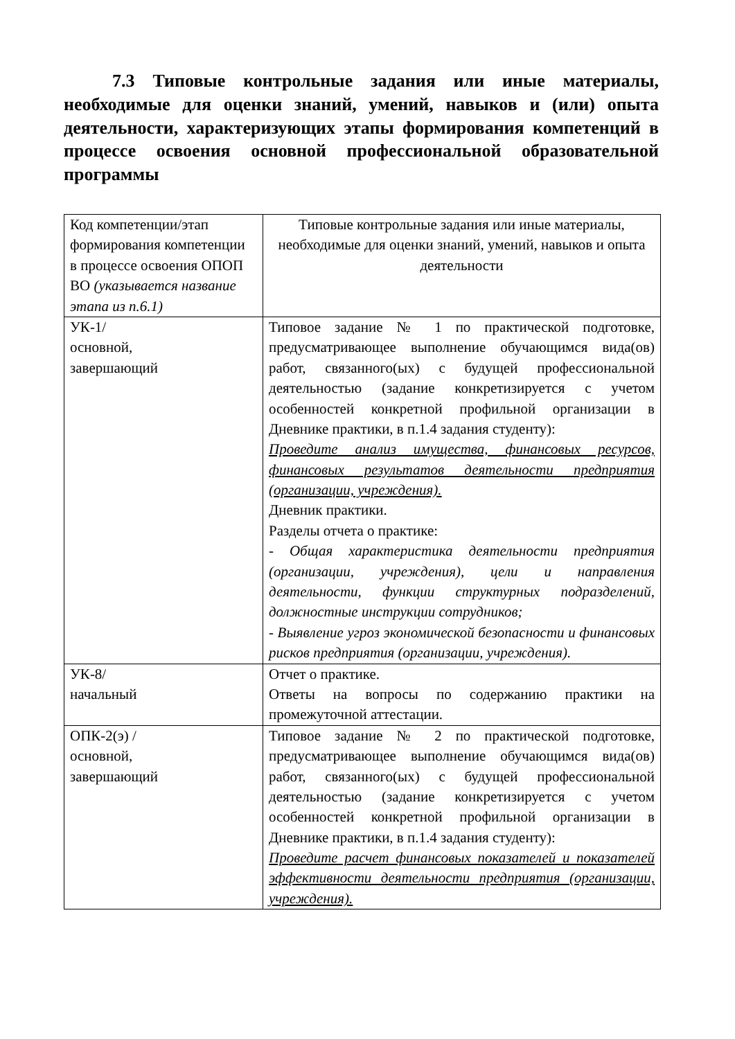7.3 Типовые контрольные задания или иные материалы, необходимые для оценки знаний, умений, навыков и (или) опыта деятельности, характеризующих этапы формирования компетенций в процессе освоения основной профессиональной образовательной программы
| Код компетенции/этап формирования компетенции в процессе освоения ОПОП ВО (указывается название этапа из п.6.1) | Типовые контрольные задания или иные материалы, необходимые для оценки знаний, умений, навыков и опыта деятельности |
| УК-1/ основной, завершающий | Типовое задание № 1 по практической подготовке, предусматривающее выполнение обучающимся вида(ов) работ, связанного(ых) с будущей профессиональной деятельностью (задание конкретизируется с учетом особенностей конкретной профильной организации в Дневнике практики, в п.1.4 задания студенту): Проведите анализ имущества, финансовых ресурсов, финансовых результатов деятельности предприятия (организации, учреждения). Дневник практики. Разделы отчета о практике: - Общая характеристика деятельности предприятия (организации, учреждения), цели и направления деятельности, функции структурных подразделений, должностные инструкции сотрудников; - Выявление угроз экономической безопасности и финансовых рисков предприятия (организации, учреждения). |
| УК-8/ начальный | Отчет о практике. Ответы на вопросы по содержанию практики на промежуточной аттестации. |
| ОПК-2(э) / основной, завершающий | Типовое задание № 2 по практической подготовке, предусматривающее выполнение обучающимся вида(ов) работ, связанного(ых) с будущей профессиональной деятельностью (задание конкретизируется с учетом особенностей конкретной профильной организации в Дневнике практики, в п.1.4 задания студенту): Проведите расчет финансовых показателей и показателей эффективности деятельности предприятия (организации, учреждения). |